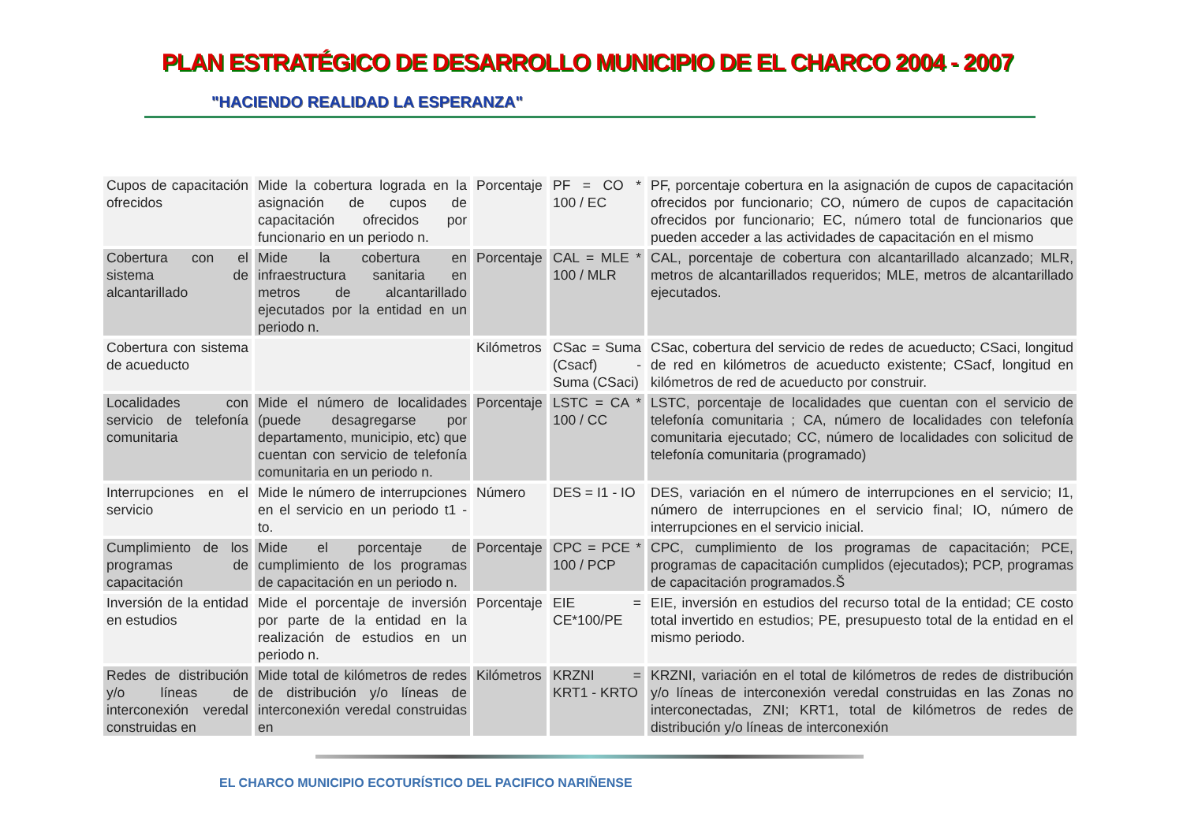PLAN ESTRATÉGICO DE DESARROLLO MUNICIPIO DE EL CHARCO 2004 - 2007
"HACIENDO REALIDAD LA ESPERANZA"
| Cupos de capacitación ofrecidos | Mide la cobertura lograda en la asignación de cupos de capacitación ofrecidos por funcionario en un periodo n. | Porcentaje | PF = CO * 100 / EC | PF, porcentaje cobertura en la asignación de cupos de capacitación ofrecidos por funcionario; CO, número de cupos de capacitación ofrecidos por funcionario; EC, número total de funcionarios que pueden acceder a las actividades de capacitación en el mismo |
| Cobertura con el sistema de alcantarillado | Mide la cobertura en infraestructura sanitaria en metros de alcantarillado ejecutados por la entidad en un periodo n. | Porcentaje | CAL = MLE * 100 / MLR | CAL, porcentaje de cobertura con alcantarillado alcanzado; MLR, metros de alcantarillados requeridos; MLE, metros de alcantarillado ejecutados. |
| Cobertura con sistema de acueducto | | Kilómetros | CSac = Suma (Csacf) - Suma (CSaci) | CSac, cobertura del servicio de redes de acueducto; CSaci, longitud de red en kilómetros de acueducto existente; CSacf, longitud en kilómetros de red de acueducto por construir. |
| Localidades con servicio de telefonía comunitaria | Mide el número de localidades (puede desagregarse por departamento, municipio, etc) que cuentan con servicio de telefonía comunitaria en un periodo n. | Porcentaje | LSTC = CA * 100 / CC | LSTC, porcentaje de localidades que cuentan con el servicio de telefonía comunitaria ; CA, número de localidades con telefonía comunitaria ejecutado; CC, número de localidades con solicitud de telefonía comunitaria (programado) |
| Interrupciones en el servicio | Mide le número de interrupciones en el servicio en un periodo t1 - to. | Número | DES = I1 - IO | DES, variación en el número de interrupciones en el servicio; I1, número de interrupciones en el servicio final; IO, número de interrupciones en el servicio inicial. |
| Cumplimiento de los programas de capacitación | Mide el porcentaje de cumplimiento de los programas de capacitación en un periodo n. | Porcentaje | CPC = PCE * 100 / PCP | CPC, cumplimiento de los programas de capacitación; PCE, programas de capacitación cumplidos (ejecutados); PCP, programas de capacitación programados.Š |
| Inversión de la entidad en estudios | Mide el porcentaje de inversión por parte de la entidad en la realización de estudios en un periodo n. | Porcentaje | EIE = CE*100/PE | EIE, inversión en estudios del recurso total de la entidad; CE costo total invertido en estudios; PE, presupuesto total de la entidad en el mismo periodo. |
| Redes de distribución y/o líneas de interconexión veredal construidas en | Mide total de kilómetros de redes de distribución y/o líneas de interconexión veredal construidas en | Kilómetros | KRZNI = KRT1 - KRTO | KRZNI, variación en el total de kilómetros de redes de distribución y/o líneas de interconexión veredal construidas en las Zonas no interconectadas, ZNI; KRT1, total de kilómetros de redes de distribución y/o líneas de interconexión |
EL CHARCO MUNICIPIO ECOTURÍSTICO DEL PACIFICO NARIÑENSE